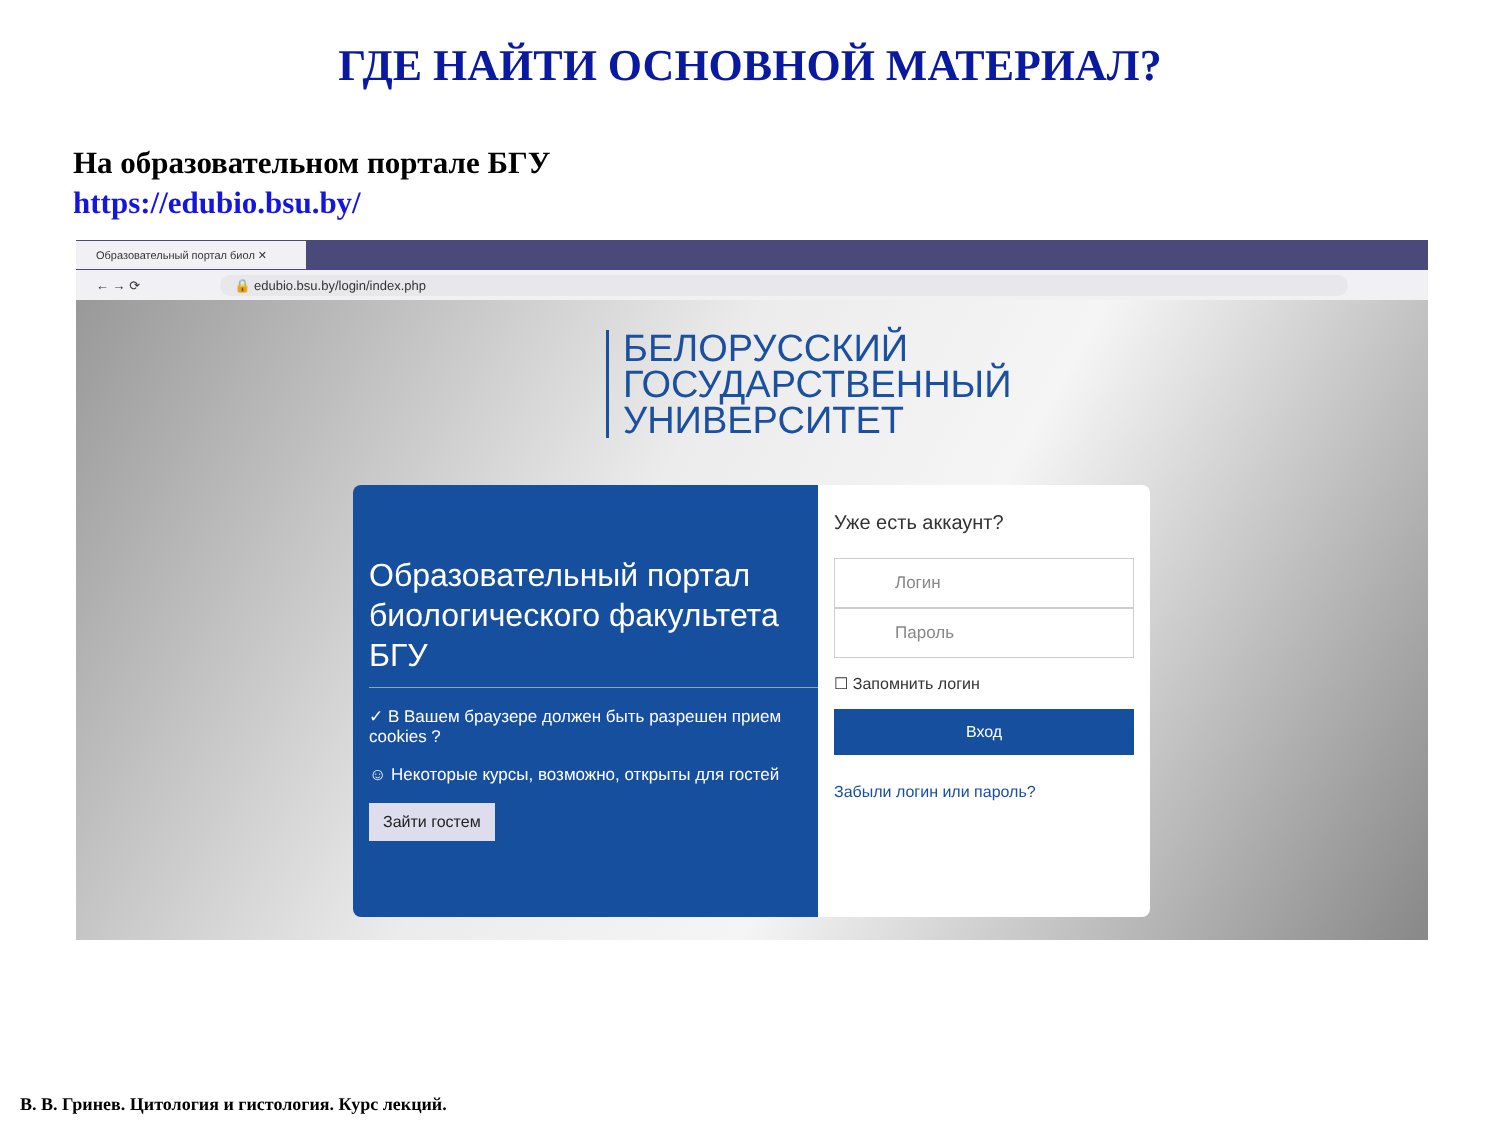ГДЕ НАЙТИ ОСНОВНОЙ МАТЕРИАЛ?
На образовательном портале БГУ
https://edubio.bsu.by/
Образовательный портал биол ✕
← → ⟳ 🔒 edubio.bsu.by/login/index.php
БЕЛОРУССКИЙ
ГОСУДАРСТВЕННЫЙ
УНИВЕРСИТЕТ
Образовательный портал биологического факультета БГУ
✓ В Вашем браузере должен быть разрешен прием cookies ?
☺ Некоторые курсы, возможно, открыты для гостей
Зайти гостем
Уже есть аккаунт?
Логин
Пароль
☐ Запомнить логин
Вход
Забыли логин или пароль?
В. В. Гринев. Цитология и гистология. Курс лекций.